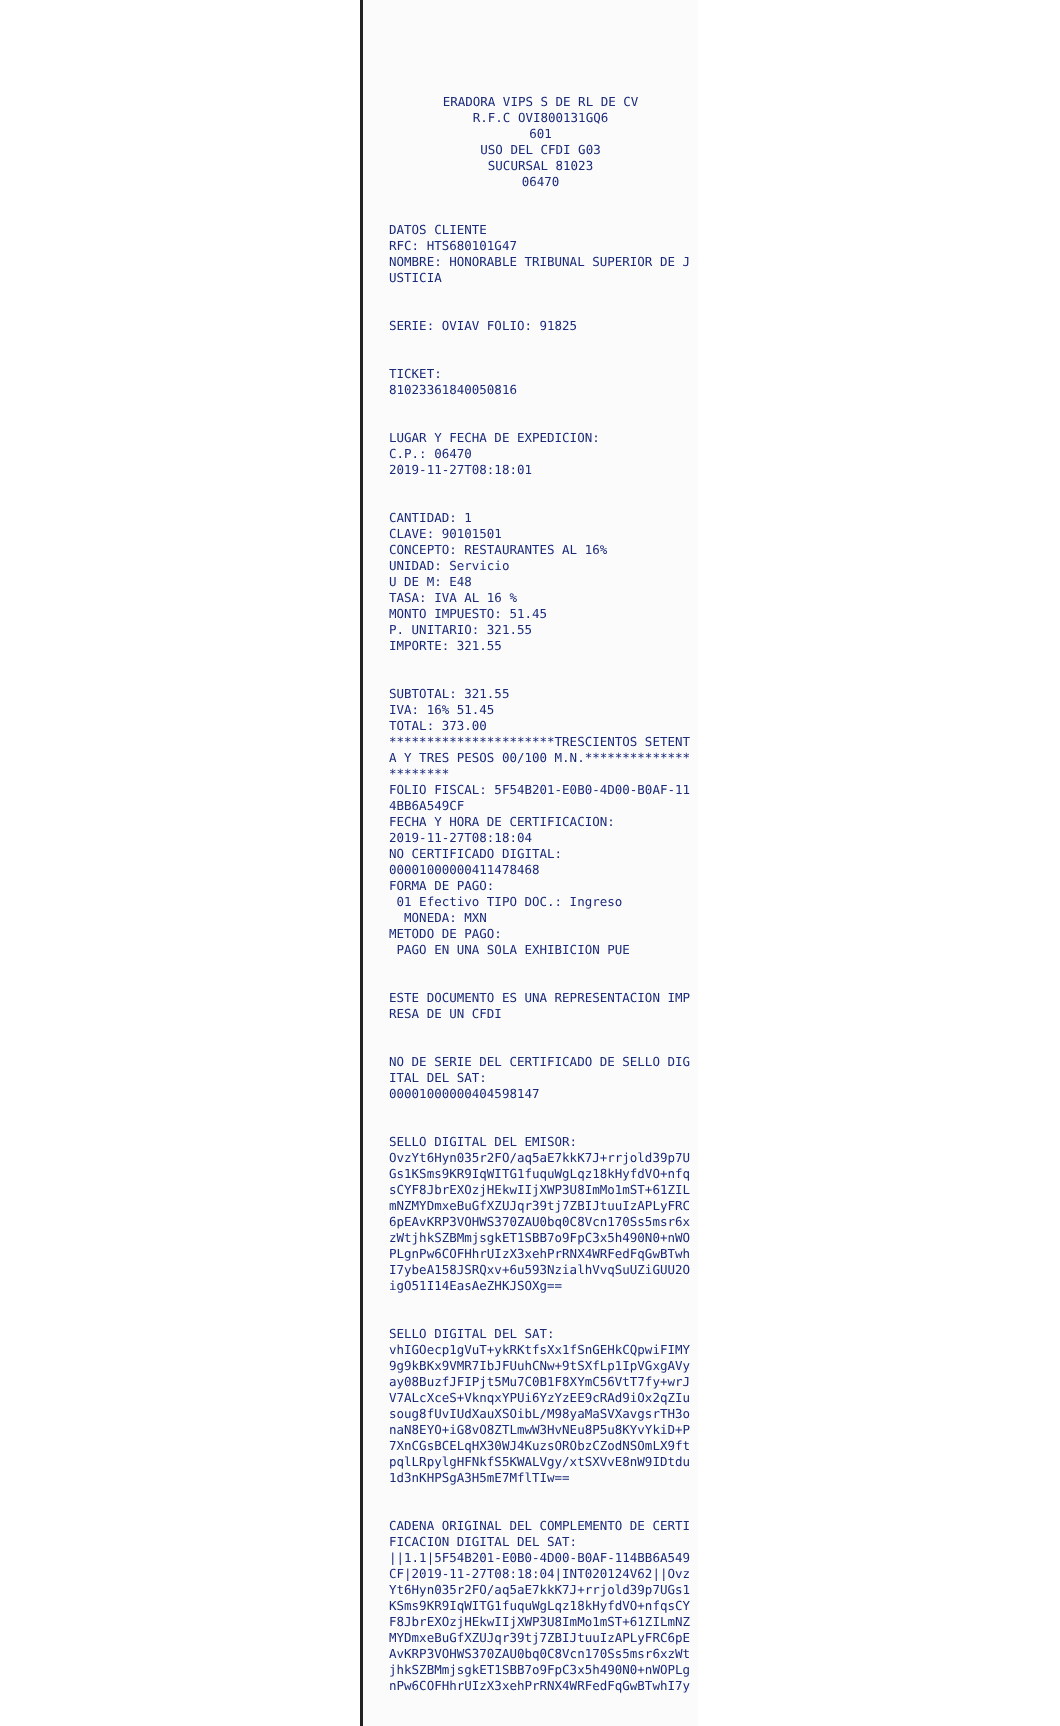ERADORA VIPS S DE RL DE CV R.F.C OVI800131GQ6 601 USO DEL CFDI G03 SUCURSAL 81023 06470
DATOS CLIENTE RFC: HTS680101G47 NOMBRE: HONORABLE TRIBUNAL SUPERIOR DE JUSTICIA
SERIE: OVIAV FOLIO: 91825
TICKET: 81023361840050816
LUGAR Y FECHA DE EXPEDICION: C.P.: 06470 2019-11-27T08:18:01
CANTIDAD: 1 CLAVE: 90101501 CONCEPTO: RESTAURANTES AL 16% UNIDAD: Servicio U DE M: E48 TASA: IVA AL 16 % MONTO IMPUESTO: 51.45 P. UNITARIO: 321.55 IMPORTE: 321.55
SUBTOTAL: 321.55 IVA: 16% 51.45 TOTAL: 373.00 **********************TRESCIENTOS SETENTA Y TRES PESOS 00/100 M.N.********************** FOLIO FISCAL: 5F54B201-E0B0-4D00-B0AF-114BB6A549CF FECHA Y HORA DE CERTIFICACION: 2019-11-27T08:18:04 NO CERTIFICADO DIGITAL: 00001000000411478468 FORMA DE PAGO: 01 Efectivo TIPO DOC.: Ingreso MONEDA: MXN METODO DE PAGO: PAGO EN UNA SOLA EXHIBICION PUE
ESTE DOCUMENTO ES UNA REPRESENTACION IMPRESA DE UN CFDI
NO DE SERIE DEL CERTIFICADO DE SELLO DIGITAL DEL SAT: 00001000000404598147
SELLO DIGITAL DEL EMISOR: OvzYt6Hyn035r2FO/aq5aE7kkK7J+rrjold39p7UGs1KSms9KR9IqWITG1fuquWgLqz18kHyfdVO+nfqsCYF8JbrEXOzjHEkwIIjXWP3U8ImMo1mST+61ZILmNZMYDmxeBuGfXZUJqr39tj7ZBIJtuuIzAPLyFRC6pEAvKRP3VOHWS370ZAU0bq0C8Vcn170Ss5msr6xzWtjhkSZBMmjsgkET1SBB7o9FpC3x5h490N0+nWOPLgnPw6COFHhrUIzX3xehPrRNX4WRFedFqGwBTwhI7ybeA158JSRQxv+6u593NzialhVvqSuUZiGUU2OigO51I14EasAeZHKJSOXg==
SELLO DIGITAL DEL SAT: vhIGOecp1gVuT+ykRKtfsXx1fSnGEHkCQpwiFIMY9g9kBKx9VMR7IbJFUuhCNw+9tSXfLp1IpVGxgAVyay08BuzfJFIPjt5Mu7C0B1F8XYmC56VtT7fy+wrJV7ALcXceS+VknqxYPUi6YzYzEE9cRAd9iOx2qZIusoug8fUvIUdXauXSOibL/M98yaMaSVXavgsrTH3onaN8EYO+iG8vO8ZTLmwW3HvNEu8P5u8KYvYkiD+P7XnCGsBCELqHX30WJ4KuzsORObzCZodNSOmLX9ftpqlLRpylgHFNkfS5KWALVgy/xtSXVvE8nW9IDtdu1d3nKHPSgA3H5mE7MflTIw==
CADENA ORIGINAL DEL COMPLEMENTO DE CERTIFICACION DIGITAL DEL SAT: ||1.1|5F54B201-E0B0-4D00-B0AF-114BB6A549CF|2019-11-27T08:18:04|INT020124V62||OvzYt6Hyn035r2FO/aq5aE7kkK7J+rrjold39p7UGs1KSms9KR9IqWITG1fuquWgLqz18kHyfdVO+nfqsCYF8JbrEXOzjHEkwIIjXWP3U8ImMo1mST+61ZILmNZMYDmxeBuGfXZUJqr39tj7ZBIJtuuIzAPLyFRC6pEAvKRP3VOHWS370ZAU0bq0C8Vcn170Ss5msr6xzWtjhkSZBMmjsgkET1SBB7o9FpC3x5h490N0+nWOPLgnPw6COFHhrUIzX3xehPrRNX4WRFedFqGwBTwhI7y